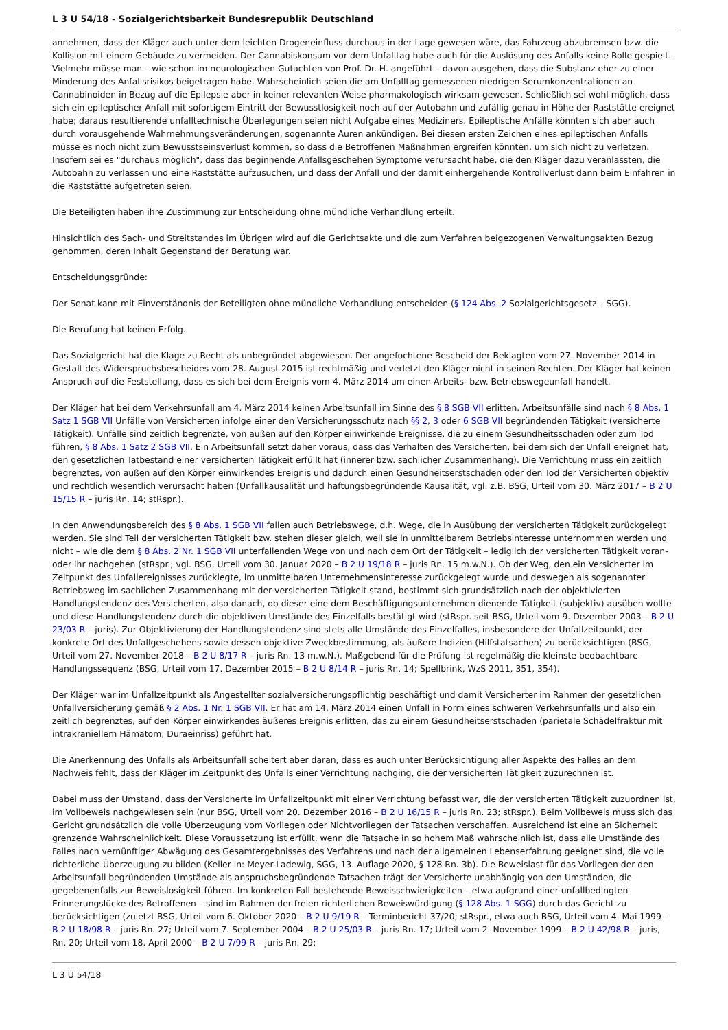L 3 U 54/18 - Sozialgerichtsbarkeit Bundesrepublik Deutschland
annehmen, dass der Kläger auch unter dem leichten Drogeneinfluss durchaus in der Lage gewesen wäre, das Fahrzeug abzubremsen bzw. die Kollision mit einem Gebäude zu vermeiden. Der Cannabiskonsum vor dem Unfalltag habe auch für die Auslösung des Anfalls keine Rolle gespielt. Vielmehr müsse man – wie schon im neurologischen Gutachten von Prof. Dr. H. angeführt – davon ausgehen, dass die Substanz eher zu einer Minderung des Anfallsrisikos beigetragen habe. Wahrscheinlich seien die am Unfalltag gemessenen niedrigen Serumkonzentrationen an Cannabinoiden in Bezug auf die Epilepsie aber in keiner relevanten Weise pharmakologisch wirksam gewesen. Schließlich sei wohl möglich, dass sich ein epileptischer Anfall mit sofortigem Eintritt der Bewusstlosigkeit noch auf der Autobahn und zufällig genau in Höhe der Raststätte ereignet habe; daraus resultierende unfalltechnische Überlegungen seien nicht Aufgabe eines Mediziners. Epileptische Anfälle könnten sich aber auch durch vorausgehende Wahrnehmungsveränderungen, sogenannte Auren ankündigen. Bei diesen ersten Zeichen eines epileptischen Anfalls müsse es noch nicht zum Bewusstseinsverlust kommen, so dass die Betroffenen Maßnahmen ergreifen könnten, um sich nicht zu verletzen. Insofern sei es "durchaus möglich", dass das beginnende Anfallsgeschehen Symptome verursacht habe, die den Kläger dazu veranlassten, die Autobahn zu verlassen und eine Raststätte aufzusuchen, und dass der Anfall und der damit einhergehende Kontrollverlust dann beim Einfahren in die Raststätte aufgetreten seien.
Die Beteiligten haben ihre Zustimmung zur Entscheidung ohne mündliche Verhandlung erteilt.
Hinsichtlich des Sach- und Streitstandes im Übrigen wird auf die Gerichtsakte und die zum Verfahren beigezogenen Verwaltungsakten Bezug genommen, deren Inhalt Gegenstand der Beratung war.
Entscheidungsgründe:
Der Senat kann mit Einverständnis der Beteiligten ohne mündliche Verhandlung entscheiden (§ 124 Abs. 2 Sozialgerichtsgesetz – SGG).
Die Berufung hat keinen Erfolg.
Das Sozialgericht hat die Klage zu Recht als unbegründet abgewiesen. Der angefochtene Bescheid der Beklagten vom 27. November 2014 in Gestalt des Widerspruchsbescheides vom 28. August 2015 ist rechtmäßig und verletzt den Kläger nicht in seinen Rechten. Der Kläger hat keinen Anspruch auf die Feststellung, dass es sich bei dem Ereignis vom 4. März 2014 um einen Arbeits- bzw. Betriebswegeunfall handelt.
Der Kläger hat bei dem Verkehrsunfall am 4. März 2014 keinen Arbeitsunfall im Sinne des § 8 SGB VII erlitten. Arbeitsunfälle sind nach § 8 Abs. 1 Satz 1 SGB VII Unfälle von Versicherten infolge einer den Versicherungsschutz nach §§ 2, 3 oder 6 SGB VII begründenden Tätigkeit (versicherte Tätigkeit). Unfälle sind zeitlich begrenzte, von außen auf den Körper einwirkende Ereignisse, die zu einem Gesundheitsschaden oder zum Tod führen, § 8 Abs. 1 Satz 2 SGB VII. Ein Arbeitsunfall setzt daher voraus, dass das Verhalten des Versicherten, bei dem sich der Unfall ereignet hat, den gesetzlichen Tatbestand einer versicherten Tätigkeit erfüllt hat (innerer bzw. sachlicher Zusammenhang). Die Verrichtung muss ein zeitlich begrenztes, von außen auf den Körper einwirkendes Ereignis und dadurch einen Gesundheitserstschaden oder den Tod der Versicherten objektiv und rechtlich wesentlich verursacht haben (Unfallkausalität und haftungsbegründende Kausalität, vgl. z.B. BSG, Urteil vom 30. März 2017 – B 2 U 15/15 R – juris Rn. 14; stRspr.).
In den Anwendungsbereich des § 8 Abs. 1 SGB VII fallen auch Betriebswege, d.h. Wege, die in Ausübung der versicherten Tätigkeit zurückgelegt werden. Sie sind Teil der versicherten Tätigkeit bzw. stehen dieser gleich, weil sie in unmittelbarem Betriebsinteresse unternommen werden und nicht – wie die dem § 8 Abs. 2 Nr. 1 SGB VII unterfallenden Wege von und nach dem Ort der Tätigkeit – lediglich der versicherten Tätigkeit voran- oder ihr nachgehen (stRspr.; vgl. BSG, Urteil vom 30. Januar 2020 – B 2 U 19/18 R – juris Rn. 15 m.w.N.). Ob der Weg, den ein Versicherter im Zeitpunkt des Unfallereignisses zurücklegte, im unmittelbaren Unternehmensinteresse zurückgelegt wurde und deswegen als sogenannter Betriebsweg im sachlichen Zusammenhang mit der versicherten Tätigkeit stand, bestimmt sich grundsätzlich nach der objektivierten Handlungstendenz des Versicherten, also danach, ob dieser eine dem Beschäftigungsunternehmen dienende Tätigkeit (subjektiv) ausüben wollte und diese Handlungstendenz durch die objektiven Umstände des Einzelfalls bestätigt wird (stRspr. seit BSG, Urteil vom 9. Dezember 2003 – B 2 U 23/03 R – juris). Zur Objektivierung der Handlungstendenz sind stets alle Umstände des Einzelfalles, insbesondere der Unfallzeitpunkt, der konkrete Ort des Unfallgeschehens sowie dessen objektive Zweckbestimmung, als äußere Indizien (Hilfstatsachen) zu berücksichtigen (BSG, Urteil vom 27. November 2018 – B 2 U 8/17 R – juris Rn. 13 m.w.N.). Maßgebend für die Prüfung ist regelmäßig die kleinste beobachtbare Handlungssequenz (BSG, Urteil vom 17. Dezember 2015 – B 2 U 8/14 R – juris Rn. 14; Spellbrink, WzS 2011, 351, 354).
Der Kläger war im Unfallzeitpunkt als Angestellter sozialversicherungspflichtig beschäftigt und damit Versicherter im Rahmen der gesetzlichen Unfallversicherung gemäß § 2 Abs. 1 Nr. 1 SGB VII. Er hat am 14. März 2014 einen Unfall in Form eines schweren Verkehrsunfalls und also ein zeitlich begrenztes, auf den Körper einwirkendes äußeres Ereignis erlitten, das zu einem Gesundheitserstschaden (parietale Schädelfraktur mit intrakraniellem Hämatom; Duraeinriss) geführt hat.
Die Anerkennung des Unfalls als Arbeitsunfall scheitert aber daran, dass es auch unter Berücksichtigung aller Aspekte des Falles an dem Nachweis fehlt, dass der Kläger im Zeitpunkt des Unfalls einer Verrichtung nachging, die der versicherten Tätigkeit zuzurechnen ist.
Dabei muss der Umstand, dass der Versicherte im Unfallzeitpunkt mit einer Verrichtung befasst war, die der versicherten Tätigkeit zuzuordnen ist, im Vollbeweis nachgewiesen sein (nur BSG, Urteil vom 20. Dezember 2016 – B 2 U 16/15 R – juris Rn. 23; stRspr.). Beim Vollbeweis muss sich das Gericht grundsätzlich die volle Überzeugung vom Vorliegen oder Nichtvorliegen der Tatsachen verschaffen. Ausreichend ist eine an Sicherheit grenzende Wahrscheinlichkeit. Diese Voraussetzung ist erfüllt, wenn die Tatsache in so hohem Maß wahrscheinlich ist, dass alle Umstände des Falles nach vernünftiger Abwägung des Gesamtergebnisses des Verfahrens und nach der allgemeinen Lebenserfahrung geeignet sind, die volle richterliche Überzeugung zu bilden (Keller in: Meyer-Ladewig, SGG, 13. Auflage 2020, § 128 Rn. 3b). Die Beweislast für das Vorliegen der den Arbeitsunfall begründenden Umstände als anspruchsbegründende Tatsachen trägt der Versicherte unabhängig von den Umständen, die gegebenenfalls zur Beweislosigkeit führen. Im konkreten Fall bestehende Beweisschwierigkeiten – etwa aufgrund einer unfallbedingten Erinnerungslücke des Betroffenen – sind im Rahmen der freien richterlichen Beweiswürdigung (§ 128 Abs. 1 SGG) durch das Gericht zu berücksichtigen (zuletzt BSG, Urteil vom 6. Oktober 2020 – B 2 U 9/19 R – Terminbericht 37/20; stRspr., etwa auch BSG, Urteil vom 4. Mai 1999 – B 2 U 18/98 R – juris Rn. 27; Urteil vom 7. September 2004 – B 2 U 25/03 R – juris Rn. 17; Urteil vom 2. November 1999 – B 2 U 42/98 R – juris, Rn. 20; Urteil vom 18. April 2000 – B 2 U 7/99 R – juris Rn. 29;
L 3 U 54/18